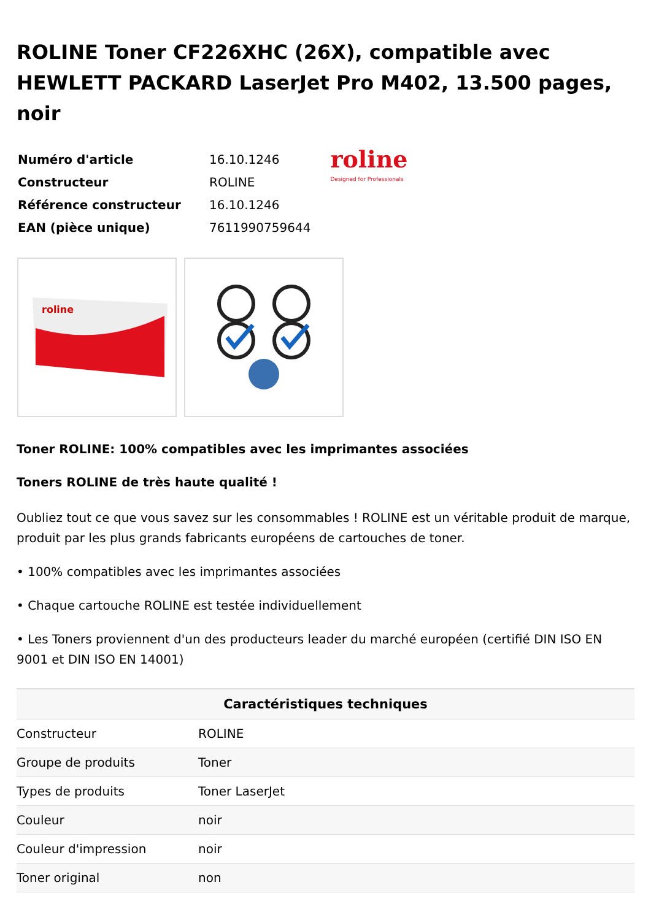ROLINE Toner CF226XHC (26X), compatible avec HEWLETT PACKARD LaserJet Pro M402, 13.500 pages, noir
| Numéro d'article | 16.10.1246 |
| Constructeur | ROLINE |
| Référence constructeur | 16.10.1246 |
| EAN (pièce unique) | 7611990759644 |
roline
Designed for Professionals
roline
Toner ROLINE: 100% compatibles avec les imprimantes associées
Toners ROLINE de très haute qualité !
Oubliez tout ce que vous savez sur les consommables ! ROLINE est un véritable produit de marque, produit par les plus grands fabricants européens de cartouches de toner.
• 100% compatibles avec les imprimantes associées
• Chaque cartouche ROLINE est testée individuellement
• Les Toners proviennent d'un des producteurs leader du marché européen (certifié DIN ISO EN 9001 et DIN ISO EN 14001)
| Caractéristiques techniques | |
| --- | --- |
| Constructeur | ROLINE |
| Groupe de produits | Toner |
| Types de produits | Toner LaserJet |
| Couleur | noir |
| Couleur d'impression | noir |
| Toner original | non |